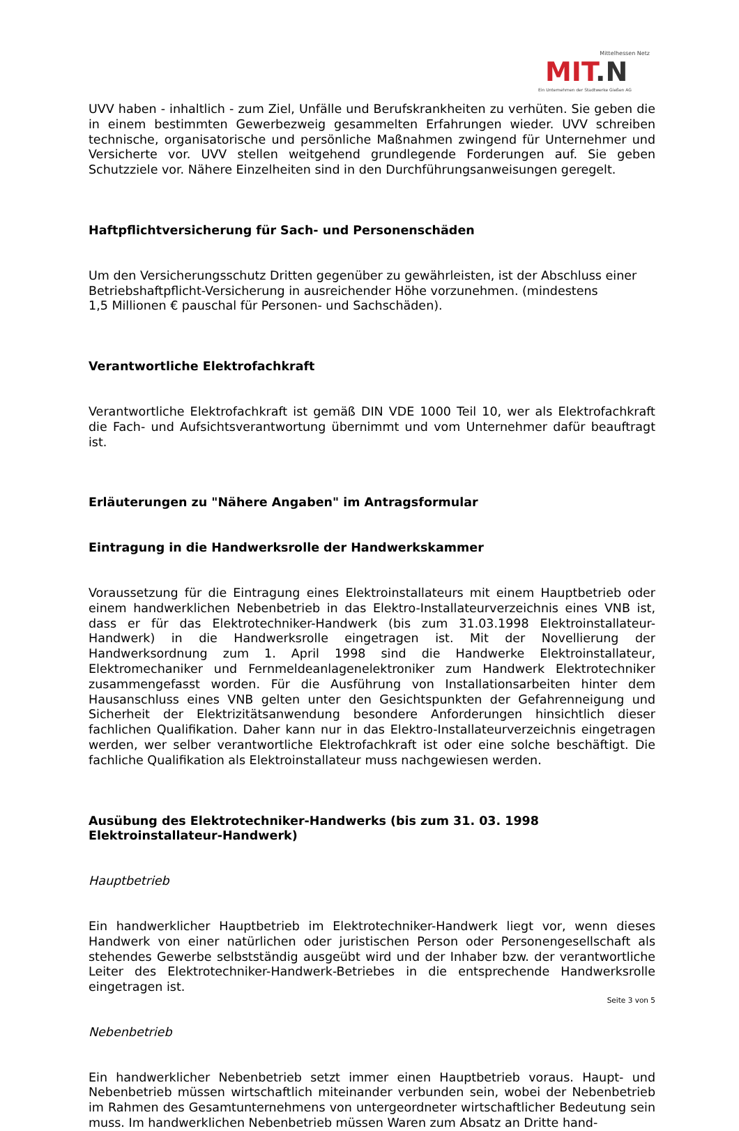Mittelhessen Netz
MIT.N
Ein Unternehmen der Stadtwerke Gießen AG
UVV haben - inhaltlich - zum Ziel, Unfälle und Berufskrankheiten zu verhüten. Sie geben die in einem bestimmten Gewerbezweig gesammelten Erfahrungen wieder. UVV schreiben technische, organisatorische und persönliche Maßnahmen zwingend für Unternehmer und Versicherte vor. UVV stellen weitgehend grundlegende Forderungen auf. Sie geben Schutzziele vor. Nähere Einzelheiten sind in den Durchführungsanweisungen geregelt.
Haftpflichtversicherung für Sach- und Personenschäden
Um den Versicherungsschutz Dritten gegenüber zu gewährleisten, ist der Abschluss einer Betriebshaftpflicht-Versicherung in ausreichender Höhe vorzunehmen. (mindestens
1,5 Millionen € pauschal für Personen- und Sachschäden).
Verantwortliche Elektrofachkraft
Verantwortliche Elektrofachkraft ist gemäß DIN VDE 1000 Teil 10, wer als Elektrofachkraft die Fach- und Aufsichtsverantwortung übernimmt und vom Unternehmer dafür beauftragt ist.
Erläuterungen zu "Nähere Angaben" im Antragsformular
Eintragung in die Handwerksrolle der Handwerkskammer
Voraussetzung für die Eintragung eines Elektroinstallateurs mit einem Hauptbetrieb oder einem handwerklichen Nebenbetrieb in das Elektro-Installateurverzeichnis eines VNB ist, dass er für das Elektrotechniker-Handwerk (bis zum 31.03.1998 Elektroinstallateur-Handwerk) in die Handwerksrolle eingetragen ist. Mit der Novellierung der Handwerksordnung zum 1. April 1998 sind die Handwerke Elektroinstallateur, Elektromechaniker und Fernmeldeanlagenelektroniker zum Handwerk Elektrotechniker zusammengefasst worden. Für die Ausführung von Installationsarbeiten hinter dem Hausanschluss eines VNB gelten unter den Gesichtspunkten der Gefahrenneigung und Sicherheit der Elektrizitätsanwendung besondere Anforderungen hinsichtlich dieser fachlichen Qualifikation. Daher kann nur in das Elektro-Installateurverzeichnis eingetragen werden, wer selber verantwortliche Elektrofachkraft ist oder eine solche beschäftigt. Die fachliche Qualifikation als Elektroinstallateur muss nachgewiesen werden.
Ausübung des Elektrotechniker-Handwerks (bis zum 31. 03. 1998 Elektroinstallateur-Handwerk)
Hauptbetrieb
Ein handwerklicher Hauptbetrieb im Elektrotechniker-Handwerk liegt vor, wenn dieses Handwerk von einer natürlichen oder juristischen Person oder Personengesellschaft als stehendes Gewerbe selbstständig ausgeübt wird und der Inhaber bzw. der verantwortliche Leiter des Elektrotechniker-Handwerk-Betriebes in die entsprechende Handwerksrolle eingetragen ist.
Nebenbetrieb
Ein handwerklicher Nebenbetrieb setzt immer einen Hauptbetrieb voraus. Haupt- und Nebenbetrieb müssen wirtschaftlich miteinander verbunden sein, wobei der Nebenbetrieb im Rahmen des Gesamtunternehmens von untergeordneter wirtschaftlicher Bedeutung sein muss. Im handwerklichen Nebenbetrieb müssen Waren zum Absatz an Dritte hand-
Seite 3 von 5